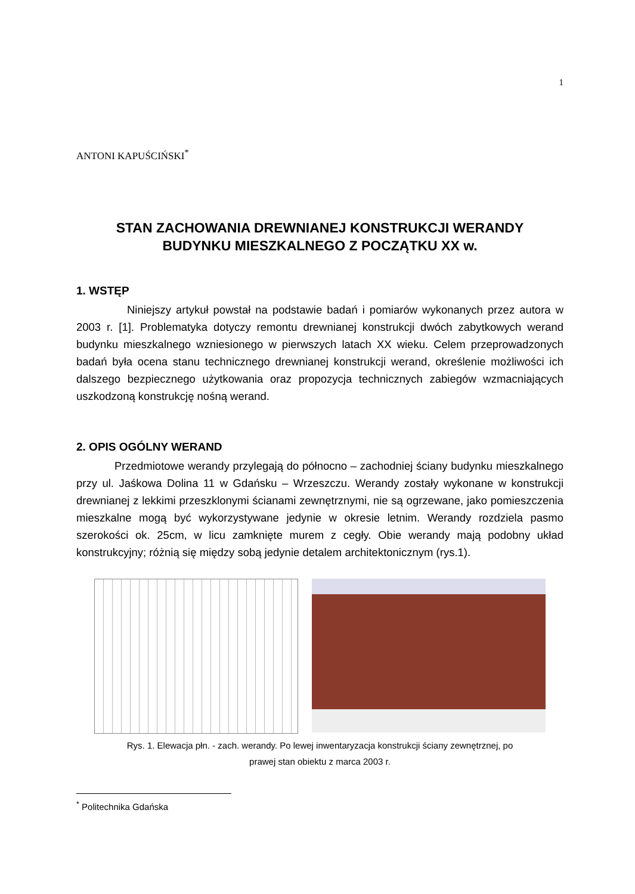1
ANTONI KAPUŚCIŃSKI<sup>*</sup>
STAN ZACHOWANIA DREWNIANEJ KONSTRUKCJI WERANDY
BUDYNKU MIESZKALNEGO Z POCZĄTKU XX w.
1. WSTĘP
Niniejszy artykuł powstał na podstawie badań i pomiarów wykonanych przez autora w 2003 r. [1]. Problematyka dotyczy remontu drewnianej konstrukcji dwóch zabytkowych werand budynku mieszkalnego wzniesionego w pierwszych latach XX wieku. Celem przeprowadzonych badań była ocena stanu technicznego drewnianej konstrukcji werand, określenie możliwości ich dalszego bezpiecznego użytkowania oraz propozycja technicznych zabiegów wzmacniających uszkodzoną konstrukcję nośną werand.
2. OPIS OGÓLNY WERAND
Przedmiotowe werandy przylegają do północno – zachodniej ściany budynku mieszkalnego przy ul. Jaśkowa Dolina 11 w Gdańsku – Wrzeszczu. Werandy zostały wykonane w konstrukcji drewnianej z lekkimi przeszklonymi ścianami zewnętrznymi, nie są ogrzewane, jako pomieszczenia mieszkalne mogą być wykorzystywane jedynie w okresie letnim. Werandy rozdziela pasmo szerokości ok. 25cm, w licu zamknięte murem z cegły. Obie werandy mają podobny układ konstrukcyjny; różnią się między sobą jedynie detalem architektonicznym (rys.1).
Rys. 1. Elewacja płn. - zach. werandy. Po lewej inwentaryzacja konstrukcji ściany zewnętrznej, po
prawej stan obiektu z marca 2003 r.
<sup>*</sup> Politechnika Gdańska